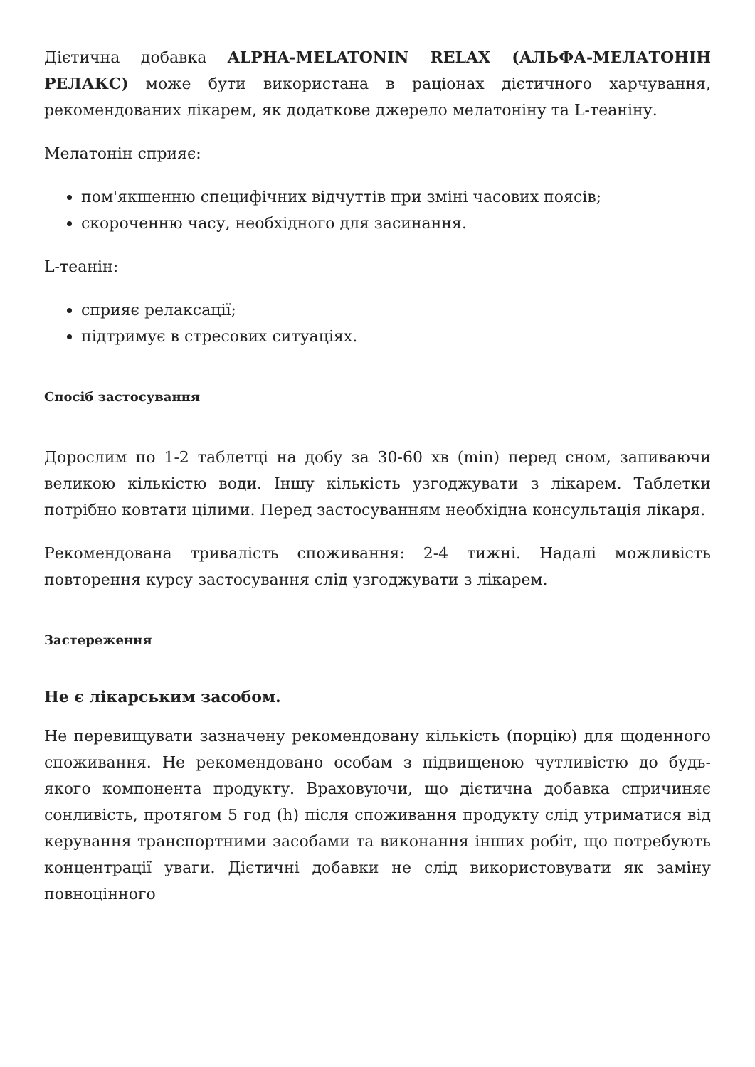Дієтична добавка ALPHA-MELATONIN RELAX (АЛЬФА-МЕЛАТОНІН РЕЛАКС) може бути використана в раціонах дієтичного харчування, рекомендованих лікарем, як додаткове джерело мелатоніну та L-теаніну.
Мелатонін сприяє:
пом'якшенню специфічних відчуттів при зміні часових поясів;
скороченню часу, необхідного для засинання.
L-теанін:
сприяє релаксації;
підтримує в стресових ситуаціях.
Спосіб застосування
Дорослим по 1-2 таблетці на добу за 30-60 хв (min) перед сном, запиваючи великою кількістю води. Іншу кількість узгоджувати з лікарем. Таблетки потрібно ковтати цілими. Перед застосуванням необхідна консультація лікаря.
Рекомендована тривалість споживання: 2-4 тижні. Надалі можливість повторення курсу застосування слід узгоджувати з лікарем.
Застереження
Не є лікарським засобом.
Не перевищувати зазначену рекомендовану кількість (порцію) для щоденного споживання. Не рекомендовано особам з підвищеною чутливістю до будь-якого компонента продукту. Враховуючи, що дієтична добавка спричиняє сонливість, протягом 5 год (h) після споживання продукту слід утриматися від керування транспортними засобами та виконання інших робіт, що потребують концентрації уваги. Дієтичні добавки не слід використовувати як заміну повноцінного